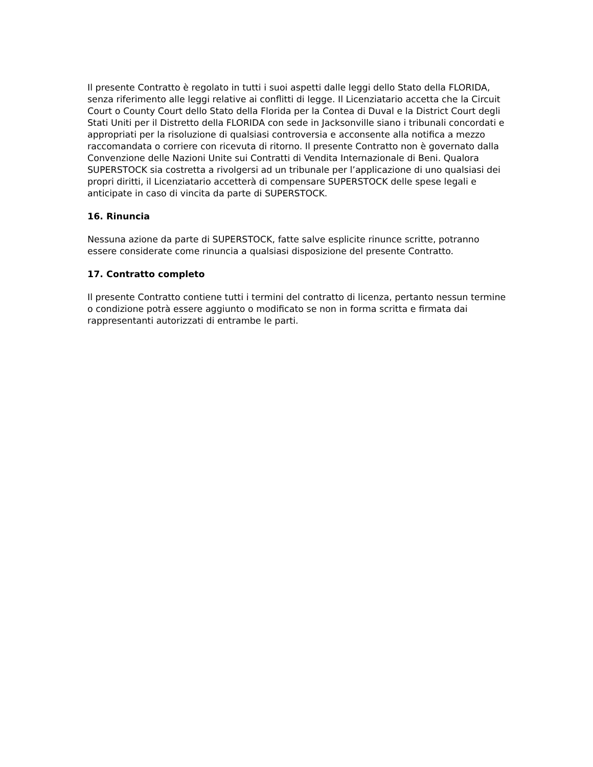Il presente Contratto è regolato in tutti i suoi aspetti dalle leggi dello Stato della FLORIDA, senza riferimento alle leggi relative ai conflitti di legge. Il Licenziatario accetta che la Circuit Court o County Court dello Stato della Florida per la Contea di Duval e la District Court degli Stati Uniti per il Distretto della FLORIDA con sede in Jacksonville siano i tribunali concordati e appropriati per la risoluzione di qualsiasi controversia e acconsente alla notifica a mezzo raccomandata o corriere con ricevuta di ritorno. Il presente Contratto non è governato dalla Convenzione delle Nazioni Unite sui Contratti di Vendita Internazionale di Beni. Qualora SUPERSTOCK sia costretta a rivolgersi ad un tribunale per l’applicazione di uno qualsiasi dei propri diritti, il Licenziatario accetterà di compensare SUPERSTOCK delle spese legali e anticipate in caso di vincita da parte di SUPERSTOCK.
16. Rinuncia
Nessuna azione da parte di SUPERSTOCK, fatte salve esplicite rinunce scritte, potranno essere considerate come rinuncia a qualsiasi disposizione del presente Contratto.
17. Contratto completo
Il presente Contratto contiene tutti i termini del contratto di licenza, pertanto nessun termine o condizione potrà essere aggiunto o modificato se non in forma scritta e firmata dai rappresentanti autorizzati di entrambe le parti.